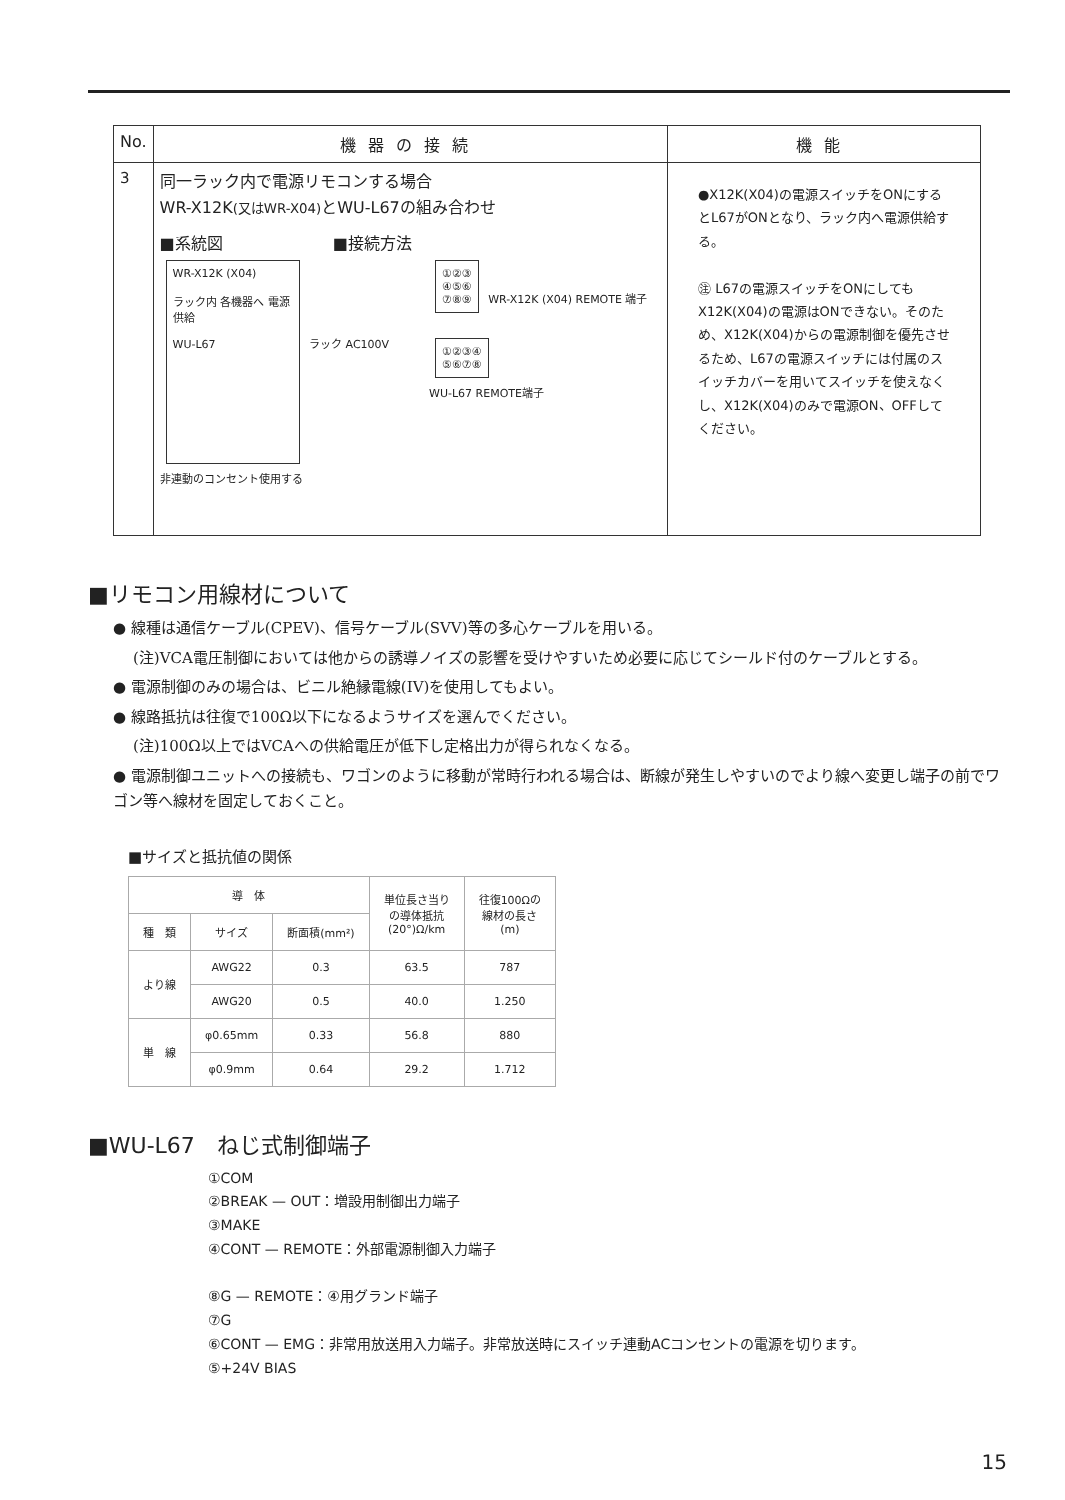| No. | 機器の接続 | 機能 |
| --- | --- | --- |
| 3 | 同一ラック内で電源リモコンする場合 WR-X12K (又はWR-X04) とWU-L67の組み合わせ ■系統図 ■接続方法 WR-X12K (X04) ラック内 各機器へ 電源供給 WU-L67 ラック AC100V 非連動のコンセント使用する ①②③ ④⑤⑥ ⑦⑧⑨ WR-X12K (X04) REMOTE 端子 ①②③④ ⑤⑥⑦⑧ WU-L67 REMOTE端子 | ●X12K(X04)の電源スイッチをONにするとL67がONとなり、ラック内へ電源供給する。 ㊟ L67の電源スイッチをONにしてもX12K(X04)の電源はONできない。そのため、X12K(X04)からの電源制御を優先させるため、L67の電源スイッチには付属のスイッチカバーを用いてスイッチを使えなくし、X12K(X04)のみで電源ON、OFFしてください。 |
■リモコン用線材について
● 線種は通信ケーブル(CPEV)、信号ケーブル(SVV)等の多心ケーブルを用いる。
(注)VCA電圧制御においては他からの誘導ノイズの影響を受けやすいため必要に応じてシールド付のケーブルとする。
● 電源制御のみの場合は、ビニル絶縁電線(IV)を使用してもよい。
● 線路抵抗は往復で100Ω以下になるようサイズを選んでください。
(注)100Ω以上ではVCAへの供給電圧が低下し定格出力が得られなくなる。
● 電源制御ユニットへの接続も、ワゴンのように移動が常時行われる場合は、断線が発生しやすいのでより線へ変更し端子の前でワゴン等へ線材を固定しておくこと。
■サイズと抵抗値の関係
| 導 体 | | | 単位長さ当り の導体抵抗 (20°)Ω/km | 往復100Ωの 線材の長さ (m) |
| --- | --- | --- | --- | --- |
| 種 類 | サイズ | 断面積(mm²) | | |
| より線 | AWG22 | 0.3 | 63.5 | 787 |
| | AWG20 | 0.5 | 40.0 | 1.250 |
| 単 線 | φ0.65mm | 0.33 | 56.8 | 880 |
| | φ0.9mm | 0.64 | 29.2 | 1.712 |
■WU-L67　ねじ式制御端子
①COM
②BREAK — OUT：増設用制御出力端子
③MAKE
④CONT — REMOTE：外部電源制御入力端子
⑧G — REMOTE：④用グランド端子
⑦G
⑥CONT — EMG：非常用放送用入力端子。非常放送時にスイッチ連動ACコンセントの電源を切ります。
⑤+24V BIAS
15